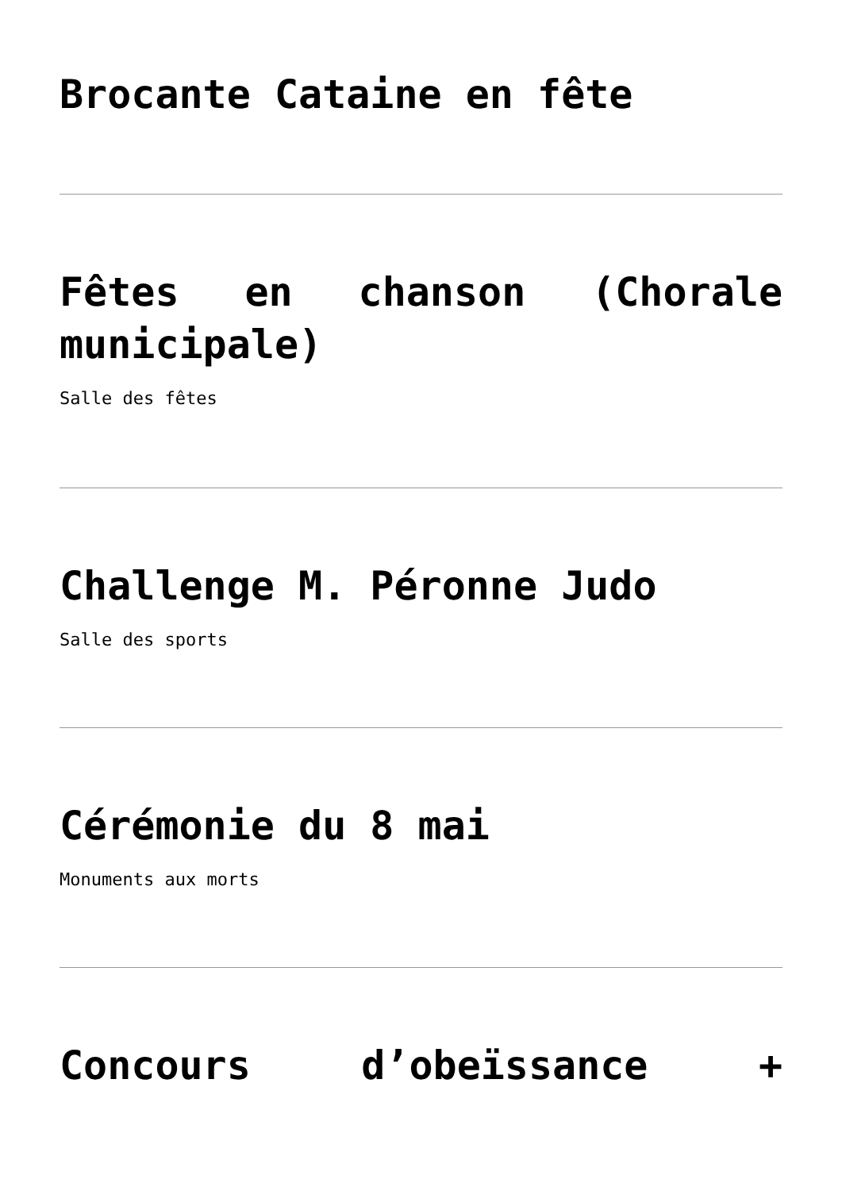Brocante Cataine en fête
Fêtes en chanson (Chorale municipale)
Salle des fêtes
Challenge M. Péronne Judo
Salle des sports
Cérémonie du 8 mai
Monuments aux morts
Concours d’obeïssance +